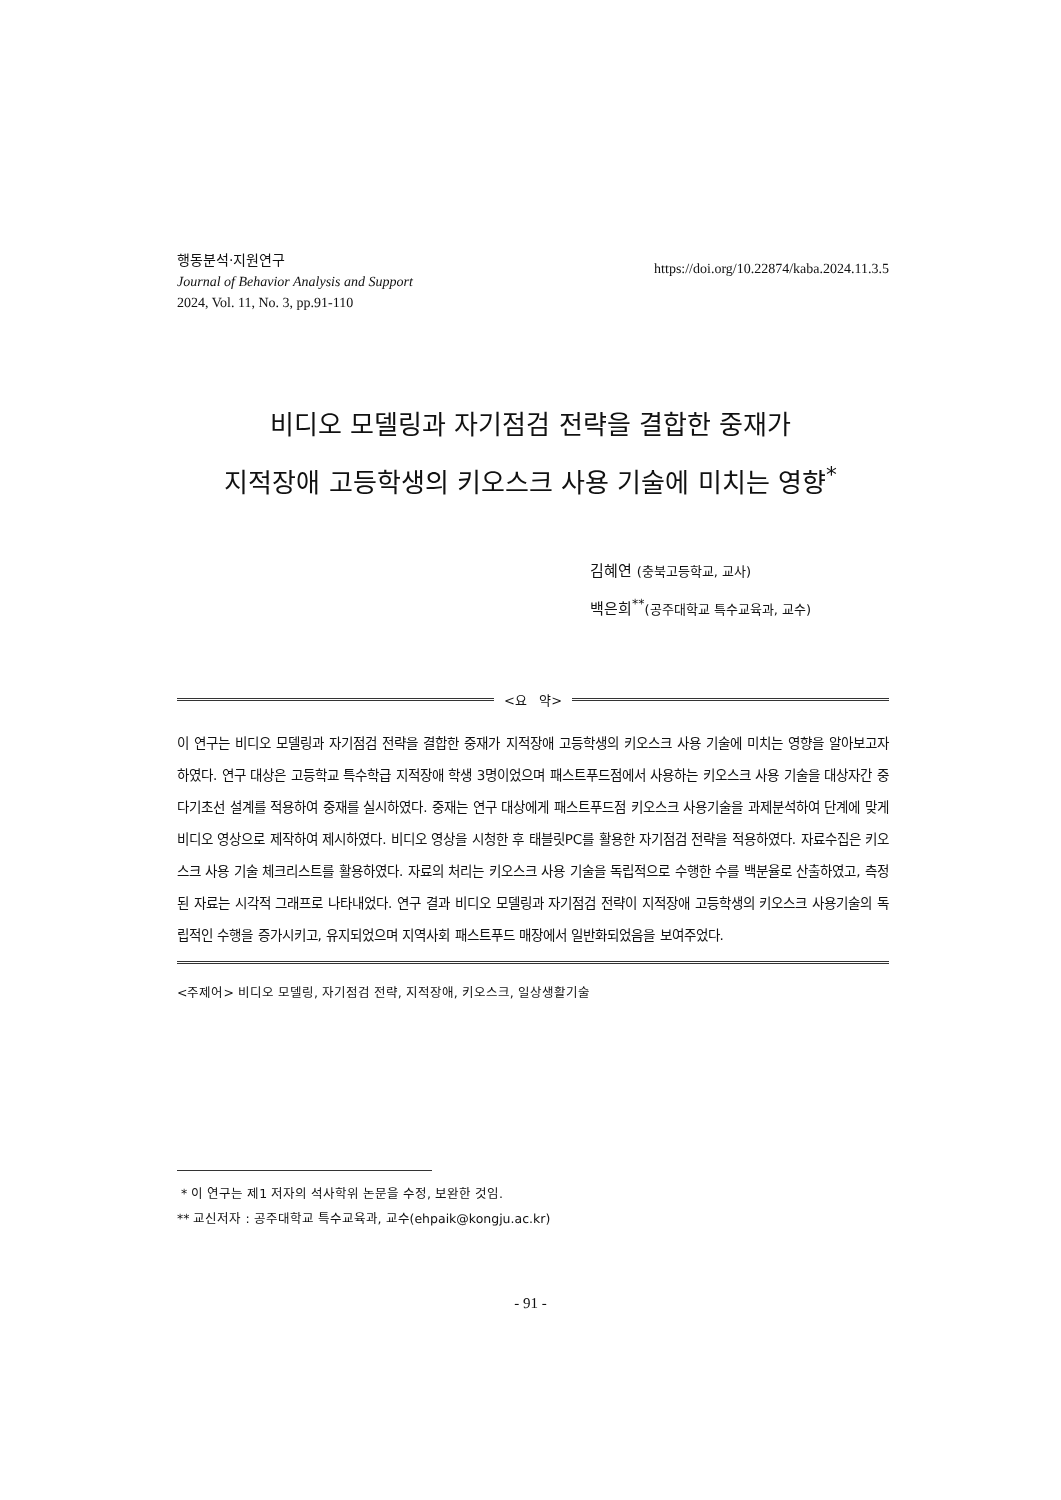행동분석·지원연구
Journal of Behavior Analysis and Support
2024, Vol. 11, No. 3, pp.91-110
https://doi.org/10.22874/kaba.2024.11.3.5
비디오 모델링과 자기점검 전략을 결합한 중재가
지적장애 고등학생의 키오스크 사용 기술에 미치는 영향<sup>*</sup>
김혜연 (충북고등학교, 교사)
백은희<sup>**</sup>(공주대학교 특수교육과, 교수)
<요 약>
이 연구는 비디오 모델링과 자기점검 전략을 결합한 중재가 지적장애 고등학생의 키오스크 사용 기술에 미치는 영향을 알아보고자 하였다. 연구 대상은 고등학교 특수학급 지적장애 학생 3명이었으며 패스트푸드점에서 사용하는 키오스크 사용 기술을 대상자간 중다기초선 설계를 적용하여 중재를 실시하였다. 중재는 연구 대상에게 패스트푸드점 키오스크 사용기술을 과제분석하여 단계에 맞게 비디오 영상으로 제작하여 제시하였다. 비디오 영상을 시청한 후 태블릿PC를 활용한 자기점검 전략을 적용하였다. 자료수집은 키오스크 사용 기술 체크리스트를 활용하였다. 자료의 처리는 키오스크 사용 기술을 독립적으로 수행한 수를 백분율로 산출하였고, 측정된 자료는 시각적 그래프로 나타내었다. 연구 결과 비디오 모델링과 자기점검 전략이 지적장애 고등학생의 키오스크 사용기술의 독립적인 수행을 증가시키고, 유지되었으며 지역사회 패스트푸드 매장에서 일반화되었음을 보여주었다.
<주제어> 비디오 모델링, 자기점검 전략, 지적장애, 키오스크, 일상생활기술
* 이 연구는 제1 저자의 석사학위 논문을 수정, 보완한 것임.
** 교신저자 : 공주대학교 특수교육과, 교수(ehpaik@kongju.ac.kr)
- 91 -